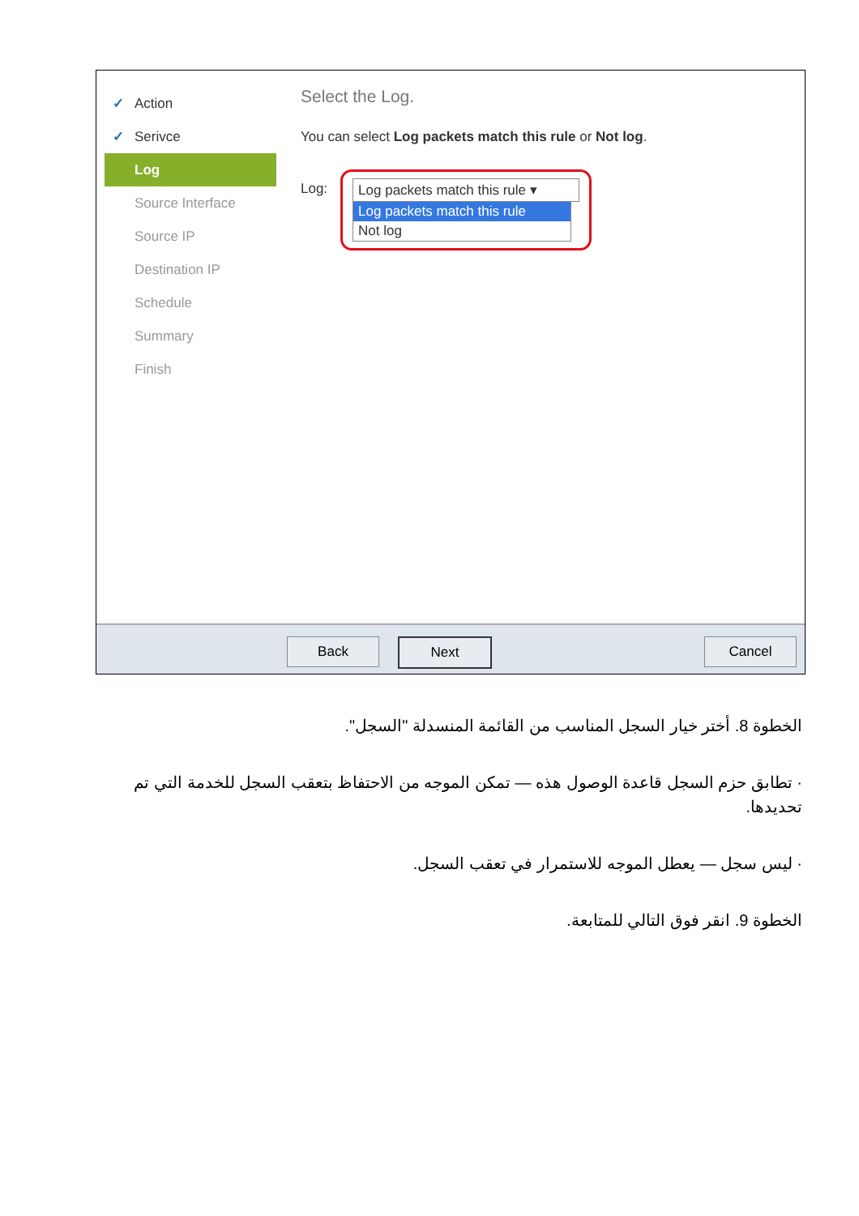✓ Action
✓ Serivce
Log
Source Interface
Source IP
Destination IP
Schedule
Summary
Finish
Select the Log.
You can select Log packets match this rule or Not log.
Log:
Log packets match this rule ▾
Log packets match this rule
Not log
Back Next Cancel
الخطوة 8. أختر خيار السجل المناسب من القائمة المنسدلة "السجل".
· تطابق حزم السجل قاعدة الوصول هذه — تمكن الموجه من الاحتفاظ بتعقب السجل للخدمة التي تم تحديدها.
· ليس سجل — يعطل الموجه للاستمرار في تعقب السجل.
الخطوة 9. انقر فوق التالي للمتابعة.